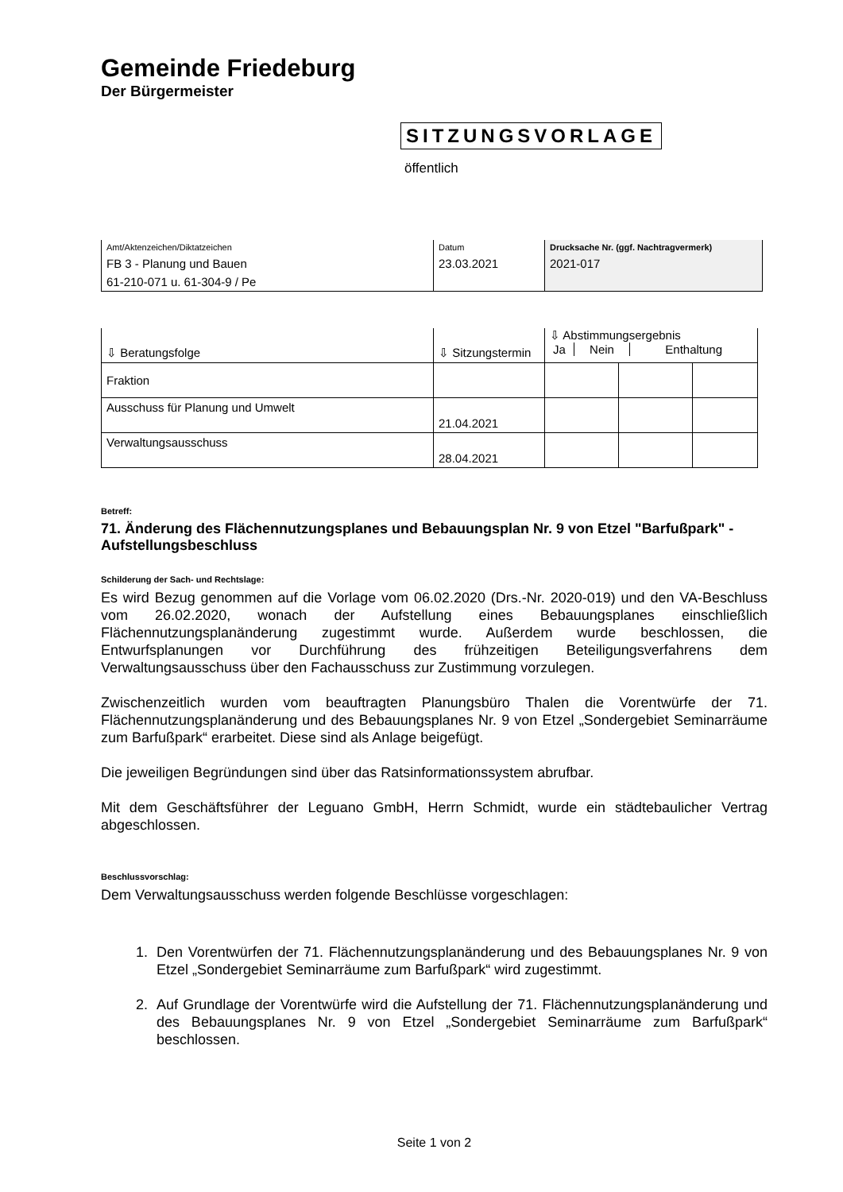Gemeinde Friedeburg
Der Bürgermeister
SITZUNGSVORLAGE
öffentlich
| Amt/Aktenzeichen/Diktatzeichen | Datum | Drucksache Nr. (ggf. Nachtragvermerk) |
| FB 3 - Planung und Bauen | 23.03.2021 | 2021-017 |
| 61-210-071 u. 61-304-9 / Pe | | |
| ⇩ Beratungsfolge | ⇩ Sitzungstermin | ⇩ Abstimmungsergebnis / Ja / Nein / Enthaltung / | | |
| Fraktion | | | | |
| Ausschuss für Planung und Umwelt | 21.04.2021 | | | |
| Verwaltungsausschuss | 28.04.2021 | | | |
Betreff:
71. Änderung des Flächennutzungsplanes und Bebauungsplan Nr. 9 von Etzel "Barfußpark" - Aufstellungsbeschluss
Schilderung der Sach- und Rechtslage:
Es wird Bezug genommen auf die Vorlage vom 06.02.2020 (Drs.-Nr. 2020-019) und den VA-Beschluss vom 26.02.2020, wonach der Aufstellung eines Bebauungsplanes einschließlich Flächennutzungsplanänderung zugestimmt wurde. Außerdem wurde beschlossen, die Entwurfsplanungen vor Durchführung des frühzeitigen Beteiligungsverfahrens dem Verwaltungsausschuss über den Fachausschuss zur Zustimmung vorzulegen.
Zwischenzeitlich wurden vom beauftragten Planungsbüro Thalen die Vorentwürfe der 71. Flächennutzungsplanänderung und des Bebauungsplanes Nr. 9 von Etzel „Sondergebiet Seminarräume zum Barfußpark“ erarbeitet. Diese sind als Anlage beigefügt.
Die jeweiligen Begründungen sind über das Ratsinformationssystem abrufbar.
Mit dem Geschäftsführer der Leguano GmbH, Herrn Schmidt, wurde ein städtebaulicher Vertrag abgeschlossen.
Beschlussvorschlag:
Dem Verwaltungsausschuss werden folgende Beschlüsse vorgeschlagen:
1. Den Vorentwürfen der 71. Flächennutzungsplanänderung und des Bebauungsplanes Nr. 9 von Etzel „Sondergebiet Seminarräume zum Barfußpark“ wird zugestimmt.
2. Auf Grundlage der Vorentwürfe wird die Aufstellung der 71. Flächennutzungsplanänderung und des Bebauungsplanes Nr. 9 von Etzel „Sondergebiet Seminarräume zum Barfußpark“ beschlossen.
Seite 1 von 2